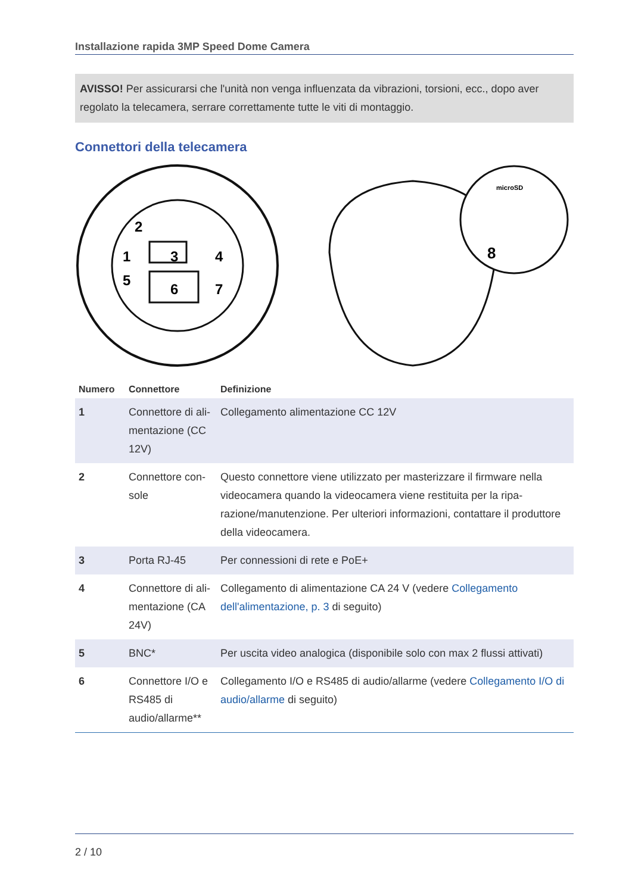Installazione rapida 3MP Speed Dome Camera
AVISSO! Per assicurarsi che l'unità non venga influenzata da vibrazioni, torsioni, ecc., dopo aver regolato la telecamera, serrare correttamente tutte le viti di montaggio.
Connettori della telecamera
2
1
3
4
5
6
7
microSD
8
| Numero | Connettore | Definizione |
| --- | --- | --- |
| 1 | Connettore di ali­mentazione (CC 12V) | Collegamento alimentazione CC 12V |
| 2 | Connettore con­sole | Questo connettore viene utilizzato per masterizzare il firmware nella videocamera quando la videocamera viene restituita per la ripa­razione/manutenzione. Per ulteriori informazioni, contattare il pro­duttore della videocamera. |
| 3 | Porta RJ-45 | Per connessioni di rete e PoE+ |
| 4 | Connettore di ali­mentazione (CA 24V) | Collegamento di alimentazione CA 24 V (vedere Collegamento dell'alimentazione, p. 3 di seguito) |
| 5 | BNC* | Per uscita video analogica (disponibile solo con max 2 flussi attivati) |
| 6 | Connettore I/O e RS485 di audio/allarme** | Collegamento I/O e RS485 di audio/allarme (vedere Collegamento I/O di audio/allarme di seguito) |
2 / 10